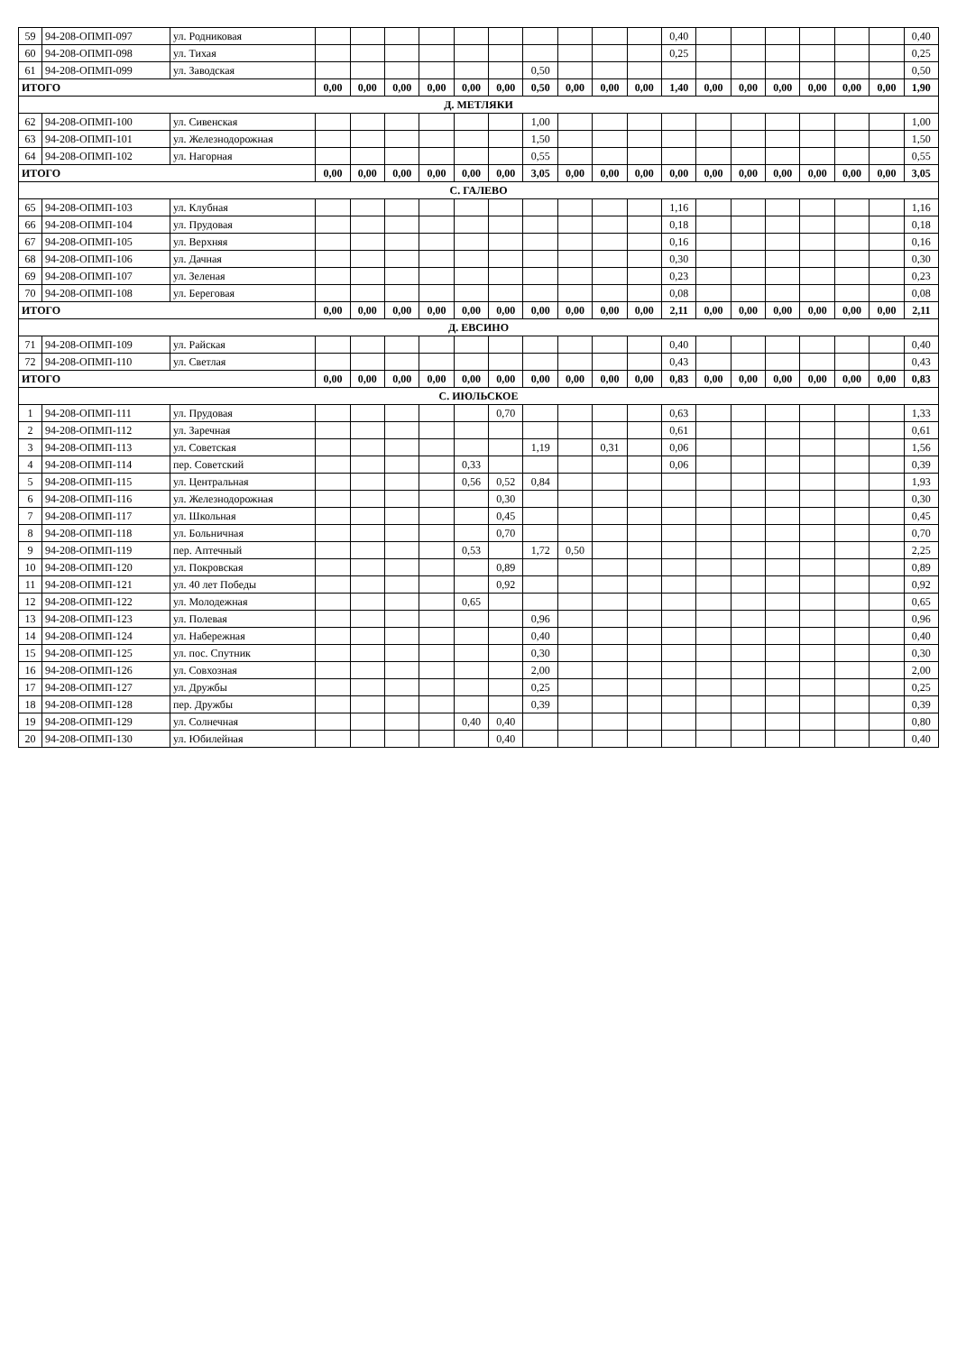| 59 | 94-208-ОПМП-097 | ул. Родниковая | | | | | | | | | | | 0,40 | | | | | | | 0,40 |
| 60 | 94-208-ОПМП-098 | ул. Тихая | | | | | | | | | | | 0,25 | | | | | | | 0,25 |
| 61 | 94-208-ОПМП-099 | ул. Заводская | | | | | | | 0,50 | | | | | | | | | | | 0,50 |
| ИТОГО | | | 0,00 | 0,00 | 0,00 | 0,00 | 0,00 | 0,00 | 0,50 | 0,00 | 0,00 | 0,00 | 1,40 | 0,00 | 0,00 | 0,00 | 0,00 | 0,00 | 0,00 | 1,90 |
| Д. МЕТЛЯКИ | | | | | | | | | | | | | | | | | | | | |
| 62 | 94-208-ОПМП-100 | ул. Сивенская | | | | | | | 1,00 | | | | | | | | | | | 1,00 |
| 63 | 94-208-ОПМП-101 | ул. Железнодорожная | | | | | | | 1,50 | | | | | | | | | | | 1,50 |
| 64 | 94-208-ОПМП-102 | ул. Нагорная | | | | | | | 0,55 | | | | | | | | | | | 0,55 |
| ИТОГО | | | 0,00 | 0,00 | 0,00 | 0,00 | 0,00 | 0,00 | 3,05 | 0,00 | 0,00 | 0,00 | 0,00 | 0,00 | 0,00 | 0,00 | 0,00 | 0,00 | 0,00 | 3,05 |
| С. ГАЛЕВО | | | | | | | | | | | | | | | | | | | | |
| 65 | 94-208-ОПМП-103 | ул. Клубная | | | | | | | | | | | 1,16 | | | | | | | 1,16 |
| 66 | 94-208-ОПМП-104 | ул. Прудовая | | | | | | | | | | | 0,18 | | | | | | | 0,18 |
| 67 | 94-208-ОПМП-105 | ул. Верхняя | | | | | | | | | | | 0,16 | | | | | | | 0,16 |
| 68 | 94-208-ОПМП-106 | ул. Дачная | | | | | | | | | | | 0,30 | | | | | | | 0,30 |
| 69 | 94-208-ОПМП-107 | ул. Зеленая | | | | | | | | | | | 0,23 | | | | | | | 0,23 |
| 70 | 94-208-ОПМП-108 | ул. Береговая | | | | | | | | | | | 0,08 | | | | | | | 0,08 |
| ИТОГО | | | 0,00 | 0,00 | 0,00 | 0,00 | 0,00 | 0,00 | 0,00 | 0,00 | 0,00 | 0,00 | 2,11 | 0,00 | 0,00 | 0,00 | 0,00 | 0,00 | 0,00 | 2,11 |
| Д. ЕВСИНО | | | | | | | | | | | | | | | | | | | | |
| 71 | 94-208-ОПМП-109 | ул. Райская | | | | | | | | | | | 0,40 | | | | | | | 0,40 |
| 72 | 94-208-ОПМП-110 | ул. Светлая | | | | | | | | | | | 0,43 | | | | | | | 0,43 |
| ИТОГО | | | 0,00 | 0,00 | 0,00 | 0,00 | 0,00 | 0,00 | 0,00 | 0,00 | 0,00 | 0,00 | 0,83 | 0,00 | 0,00 | 0,00 | 0,00 | 0,00 | 0,00 | 0,83 |
| С. ИЮЛЬСКОЕ | | | | | | | | | | | | | | | | | | | | |
| 1 | 94-208-ОПМП-111 | ул. Прудовая | | | | | | 0,70 | | | | | 0,63 | | | | | | | 1,33 |
| 2 | 94-208-ОПМП-112 | ул. Заречная | | | | | | | | | | | 0,61 | | | | | | | 0,61 |
| 3 | 94-208-ОПМП-113 | ул. Советская | | | | | | | 1,19 | | 0,31 | | 0,06 | | | | | | | 1,56 |
| 4 | 94-208-ОПМП-114 | пер. Советский | | | | | 0,33 | | | | | | 0,06 | | | | | | | 0,39 |
| 5 | 94-208-ОПМП-115 | ул. Центральная | | | | | 0,56 | 0,52 | 0,84 | | | | | | | | | | | 1,93 |
| 6 | 94-208-ОПМП-116 | ул. Железнодорожная | | | | | | 0,30 | | | | | | | | | | | | 0,30 |
| 7 | 94-208-ОПМП-117 | ул. Школьная | | | | | | 0,45 | | | | | | | | | | | | 0,45 |
| 8 | 94-208-ОПМП-118 | ул. Больничная | | | | | | 0,70 | | | | | | | | | | | | 0,70 |
| 9 | 94-208-ОПМП-119 | пер. Аптечный | | | | | 0,53 | | 1,72 | 0,50 | | | | | | | | | | 2,25 |
| 10 | 94-208-ОПМП-120 | ул. Покровская | | | | | | 0,89 | | | | | | | | | | | | 0,89 |
| 11 | 94-208-ОПМП-121 | ул. 40 лет Победы | | | | | | 0,92 | | | | | | | | | | | | 0,92 |
| 12 | 94-208-ОПМП-122 | ул. Молодежная | | | | | 0,65 | | | | | | | | | | | | | 0,65 |
| 13 | 94-208-ОПМП-123 | ул. Полевая | | | | | | | 0,96 | | | | | | | | | | | 0,96 |
| 14 | 94-208-ОПМП-124 | ул. Набережная | | | | | | | 0,40 | | | | | | | | | | | 0,40 |
| 15 | 94-208-ОПМП-125 | ул. пос. Спутник | | | | | | | 0,30 | | | | | | | | | | | 0,30 |
| 16 | 94-208-ОПМП-126 | ул. Совхозная | | | | | | | 2,00 | | | | | | | | | | | 2,00 |
| 17 | 94-208-ОПМП-127 | ул. Дружбы | | | | | | | 0,25 | | | | | | | | | | | 0,25 |
| 18 | 94-208-ОПМП-128 | пер. Дружбы | | | | | | | 0,39 | | | | | | | | | | | 0,39 |
| 19 | 94-208-ОПМП-129 | ул. Солнечная | | | | | 0,40 | 0,40 | | | | | | | | | | | | 0,80 |
| 20 | 94-208-ОПМП-130 | ул. Юбилейная | | | | | | 0,40 | | | | | | | | | | | | 0,40 |